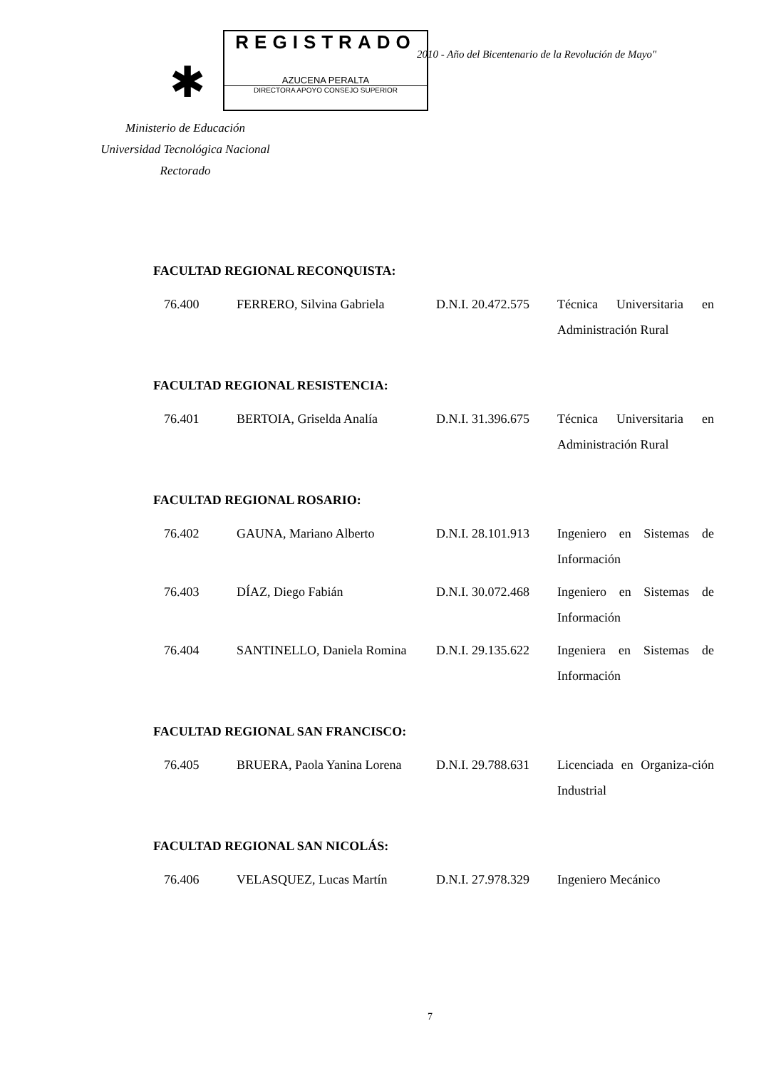✱
REGISTRADO
AZUCENA PERALTA
DIRECTORA APOYO CONSEJO SUPERIOR
2010 - Año del Bicentenario de la Revolución de Mayo"
Ministerio de Educación
Universidad Tecnológica Nacional
Rectorado
FACULTAD REGIONAL RECONQUISTA:
| 76.400 | FERRERO, Silvina Gabriela | D.N.I. 20.472.575 | Técnica Universitaria en Administración Rural |
FACULTAD REGIONAL RESISTENCIA:
| 76.401 | BERTOIA, Griselda Analía | D.N.I. 31.396.675 | Técnica Universitaria en Administración Rural |
FACULTAD REGIONAL ROSARIO:
| 76.402 | GAUNA, Mariano Alberto | D.N.I. 28.101.913 | Ingeniero en Sistemas de Información |
| 76.403 | DÍAZ, Diego Fabián | D.N.I. 30.072.468 | Ingeniero en Sistemas de Información |
| 76.404 | SANTINELLO, Daniela Romina | D.N.I. 29.135.622 | Ingeniera en Sistemas de Información |
FACULTAD REGIONAL SAN FRANCISCO:
| 76.405 | BRUERA, Paola Yanina Lorena | D.N.I. 29.788.631 | Licenciada en Organiza-ción Industrial |
FACULTAD REGIONAL SAN NICOLÁS:
| 76.406 | VELASQUEZ, Lucas Martín | D.N.I. 27.978.329 | Ingeniero Mecánico |
7